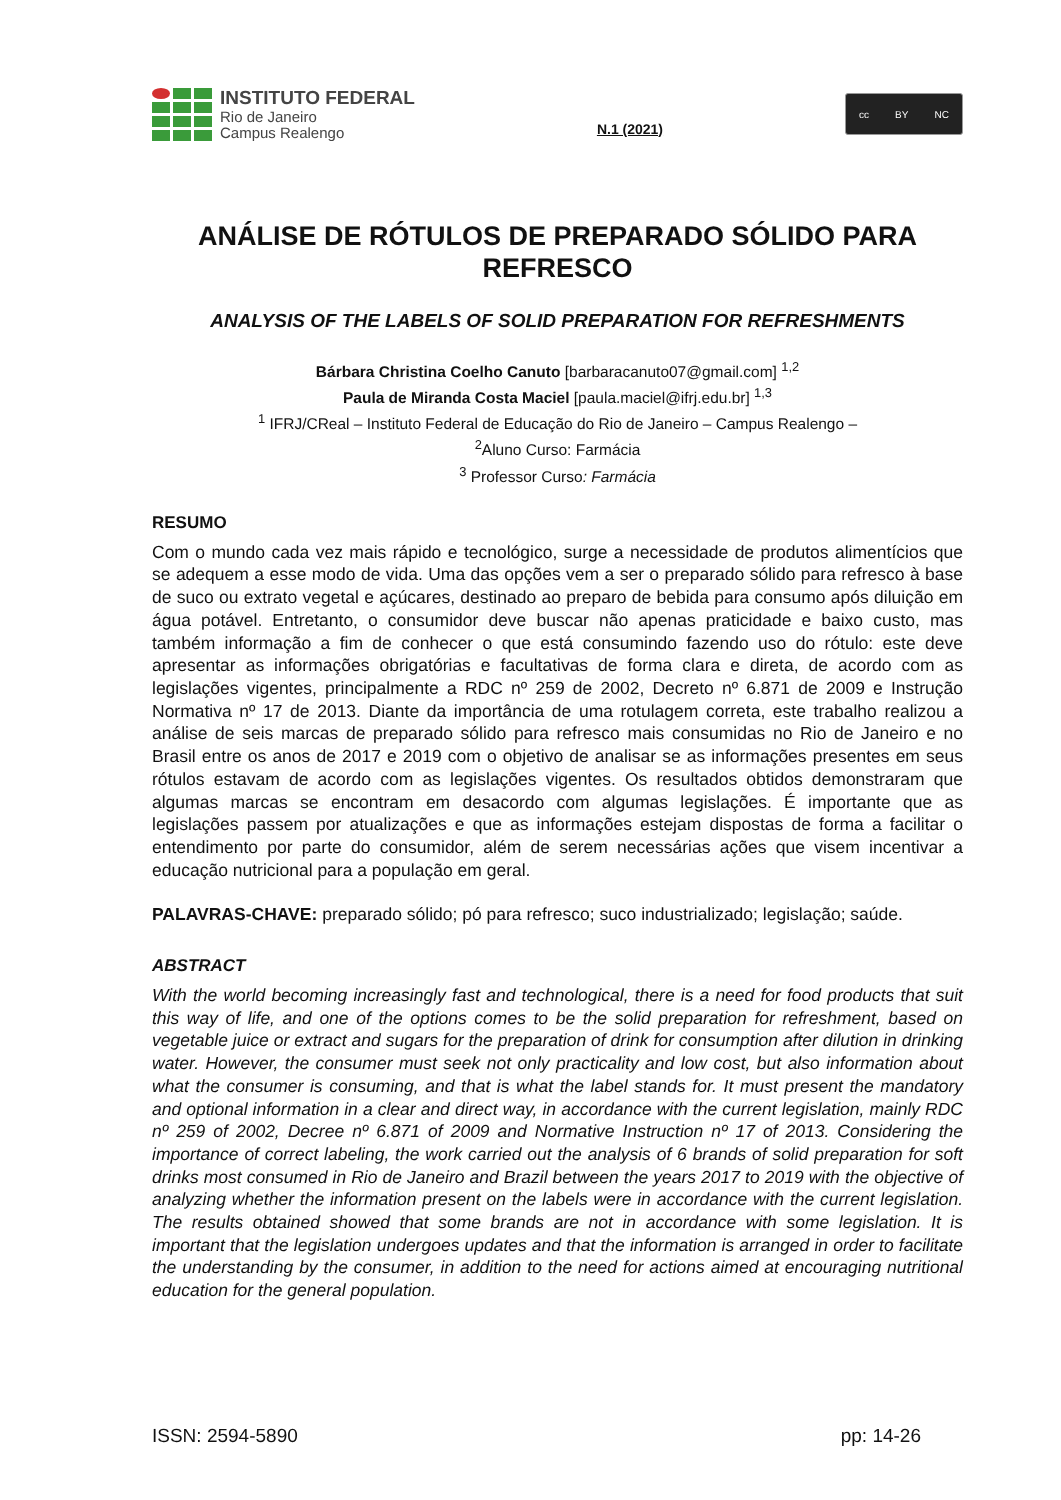INSTITUTO FEDERAL
Rio de Janeiro
Campus Realengo
N.1 (2021)
cc BY NC
ANÁLISE DE RÓTULOS DE PREPARADO SÓLIDO PARA REFRESCO
ANALYSIS OF THE LABELS OF SOLID PREPARATION FOR REFRESHMENTS
Bárbara Christina Coelho Canuto [barbaracanuto07@gmail.com] <sup>1,2</sup>
Paula de Miranda Costa Maciel [paula.maciel@ifrj.edu.br] <sup>1,3</sup>
<sup>1</sup> IFRJ/CReal – Instituto Federal de Educação do Rio de Janeiro – Campus Realengo –
<sup>2</sup> Aluno Curso: Farmácia
<sup>3</sup> Professor Curso: Farmácia
RESUMO
Com o mundo cada vez mais rápido e tecnológico, surge a necessidade de produtos alimentícios que se adequem a esse modo de vida. Uma das opções vem a ser o preparado sólido para refresco à base de suco ou extrato vegetal e açúcares, destinado ao preparo de bebida para consumo após diluição em água potável. Entretanto, o consumidor deve buscar não apenas praticidade e baixo custo, mas também informação a fim de conhecer o que está consumindo fazendo uso do rótulo: este deve apresentar as informações obrigatórias e facultativas de forma clara e direta, de acordo com as legislações vigentes, principalmente a RDC nº 259 de 2002, Decreto nº 6.871 de 2009 e Instrução Normativa nº 17 de 2013. Diante da importância de uma rotulagem correta, este trabalho realizou a análise de seis marcas de preparado sólido para refresco mais consumidas no Rio de Janeiro e no Brasil entre os anos de 2017 e 2019 com o objetivo de analisar se as informações presentes em seus rótulos estavam de acordo com as legislações vigentes. Os resultados obtidos demonstraram que algumas marcas se encontram em desacordo com algumas legislações. É importante que as legislações passem por atualizações e que as informações estejam dispostas de forma a facilitar o entendimento por parte do consumidor, além de serem necessárias ações que visem incentivar a educação nutricional para a população em geral.
PALAVRAS-CHAVE: preparado sólido; pó para refresco; suco industrializado; legislação; saúde.
ABSTRACT
With the world becoming increasingly fast and technological, there is a need for food products that suit this way of life, and one of the options comes to be the solid preparation for refreshment, based on vegetable juice or extract and sugars for the preparation of drink for consumption after dilution in drinking water. However, the consumer must seek not only practicality and low cost, but also information about what the consumer is consuming, and that is what the label stands for. It must present the mandatory and optional information in a clear and direct way, in accordance with the current legislation, mainly RDC nº 259 of 2002, Decree nº 6.871 of 2009 and Normative Instruction nº 17 of 2013. Considering the importance of correct labeling, the work carried out the analysis of 6 brands of solid preparation for soft drinks most consumed in Rio de Janeiro and Brazil between the years 2017 to 2019 with the objective of analyzing whether the information present on the labels were in accordance with the current legislation. The results obtained showed that some brands are not in accordance with some legislation. It is important that the legislation undergoes updates and that the information is arranged in order to facilitate the understanding by the consumer, in addition to the need for actions aimed at encouraging nutritional education for the general population.
ISSN: 2594-5890 pp: 14-26